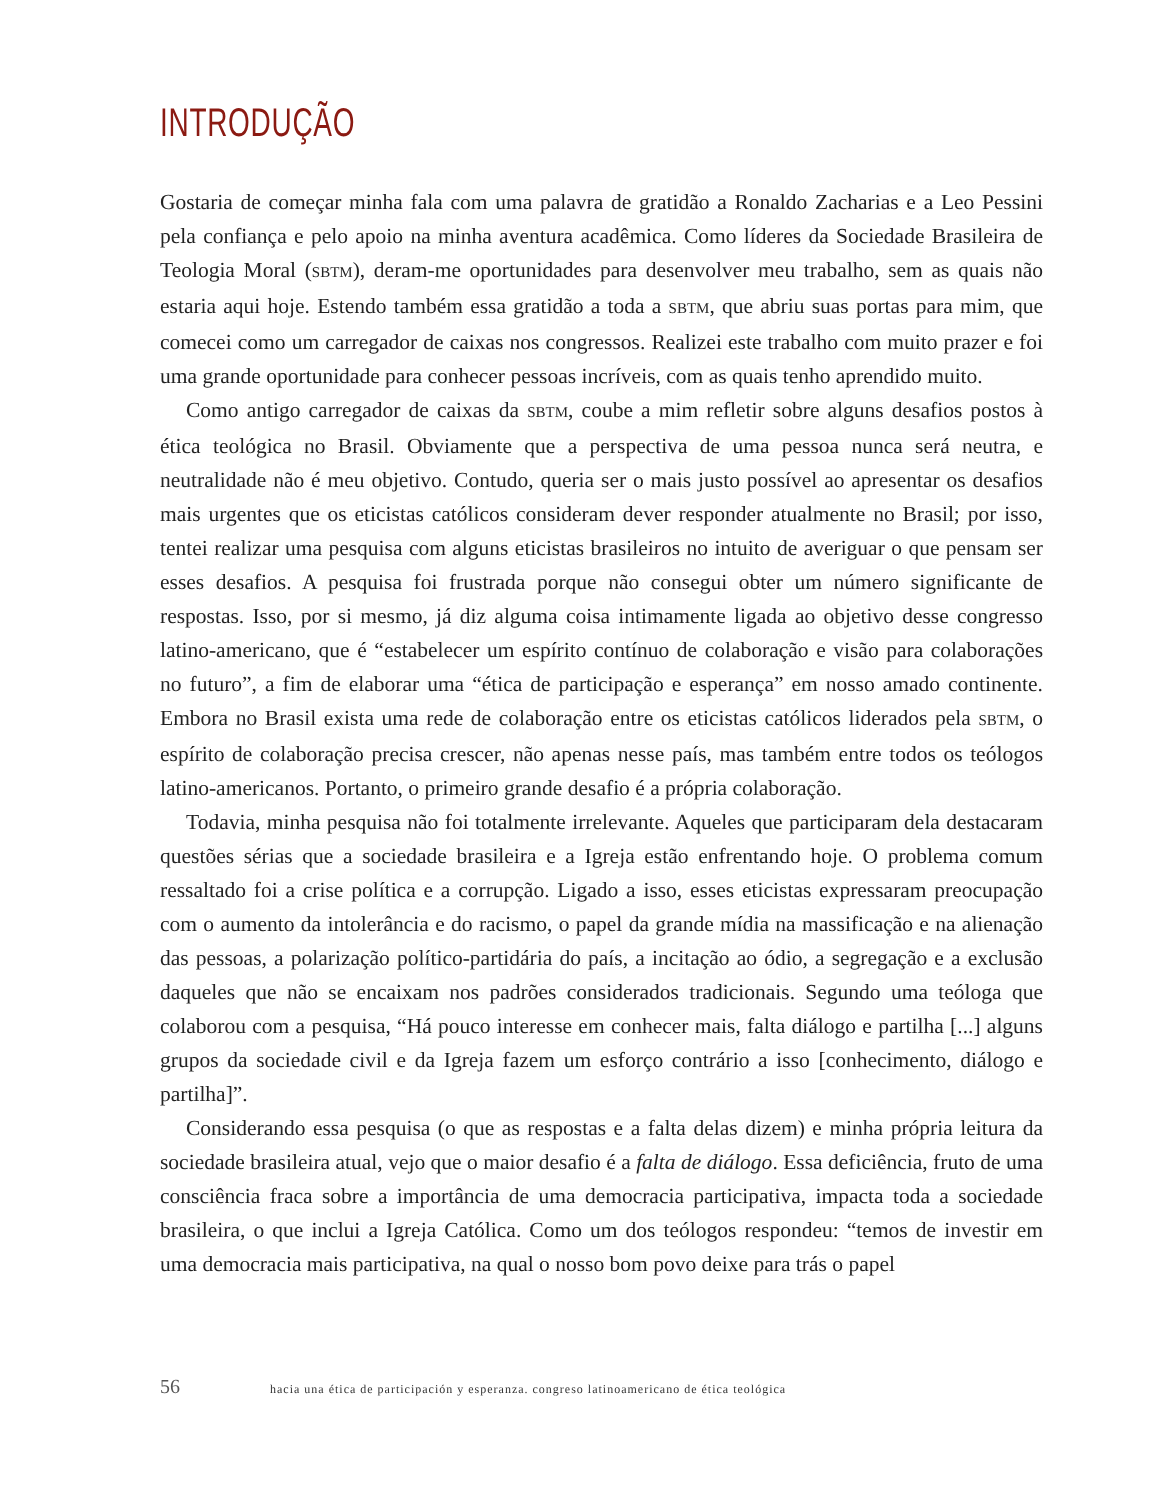INTRODUÇÃO
Gostaria de começar minha fala com uma palavra de gratidão a Ronaldo Zacharias e a Leo Pessini pela confiança e pelo apoio na minha aventura acadêmica. Como líderes da Sociedade Brasileira de Teologia Moral (SBTM), deram-me oportunidades para desenvolver meu trabalho, sem as quais não estaria aqui hoje. Estendo também essa gratidão a toda a SBTM, que abriu suas portas para mim, que comecei como um carregador de caixas nos congressos. Realizei este trabalho com muito prazer e foi uma grande oportunidade para conhecer pessoas incríveis, com as quais tenho aprendido muito.
Como antigo carregador de caixas da SBTM, coube a mim refletir sobre alguns desafios postos à ética teológica no Brasil. Obviamente que a perspectiva de uma pessoa nunca será neutra, e neutralidade não é meu objetivo. Contudo, queria ser o mais justo possível ao apresentar os desafios mais urgentes que os eticistas católicos consideram dever responder atualmente no Brasil; por isso, tentei realizar uma pesquisa com alguns eticistas brasileiros no intuito de averiguar o que pensam ser esses desafios. A pesquisa foi frustrada porque não consegui obter um número significante de respostas. Isso, por si mesmo, já diz alguma coisa intimamente ligada ao objetivo desse congresso latino-americano, que é “estabelecer um espírito contínuo de colaboração e visão para colaborações no futuro”, a fim de elaborar uma “ética de participação e esperança” em nosso amado continente. Embora no Brasil exista uma rede de colaboração entre os eticistas católicos liderados pela SBTM, o espírito de colaboração precisa crescer, não apenas nesse país, mas também entre todos os teólogos latino-americanos. Portanto, o primeiro grande desafio é a própria colaboração.
Todavia, minha pesquisa não foi totalmente irrelevante. Aqueles que participaram dela destacaram questões sérias que a sociedade brasileira e a Igreja estão enfrentando hoje. O problema comum ressaltado foi a crise política e a corrupção. Ligado a isso, esses eticistas expressaram preocupação com o aumento da intolerância e do racismo, o papel da grande mídia na massificação e na alienação das pessoas, a polarização político-partidária do país, a incitação ao ódio, a segregação e a exclusão daqueles que não se encaixam nos padrões considerados tradicionais. Segundo uma teóloga que colaborou com a pesquisa, “Há pouco interesse em conhecer mais, falta diálogo e partilha [...] alguns grupos da sociedade civil e da Igreja fazem um esforço contrário a isso [conhecimento, diálogo e partilha]”.
Considerando essa pesquisa (o que as respostas e a falta delas dizem) e minha própria leitura da sociedade brasileira atual, vejo que o maior desafio é a falta de diálogo. Essa deficiência, fruto de uma consciência fraca sobre a importância de uma democracia participativa, impacta toda a sociedade brasileira, o que inclui a Igreja Católica. Como um dos teólogos respondeu: “temos de investir em uma democracia mais participativa, na qual o nosso bom povo deixe para trás o papel
56 hacia una ética de participación y esperanza. congreso latinoamericano de ética teológica